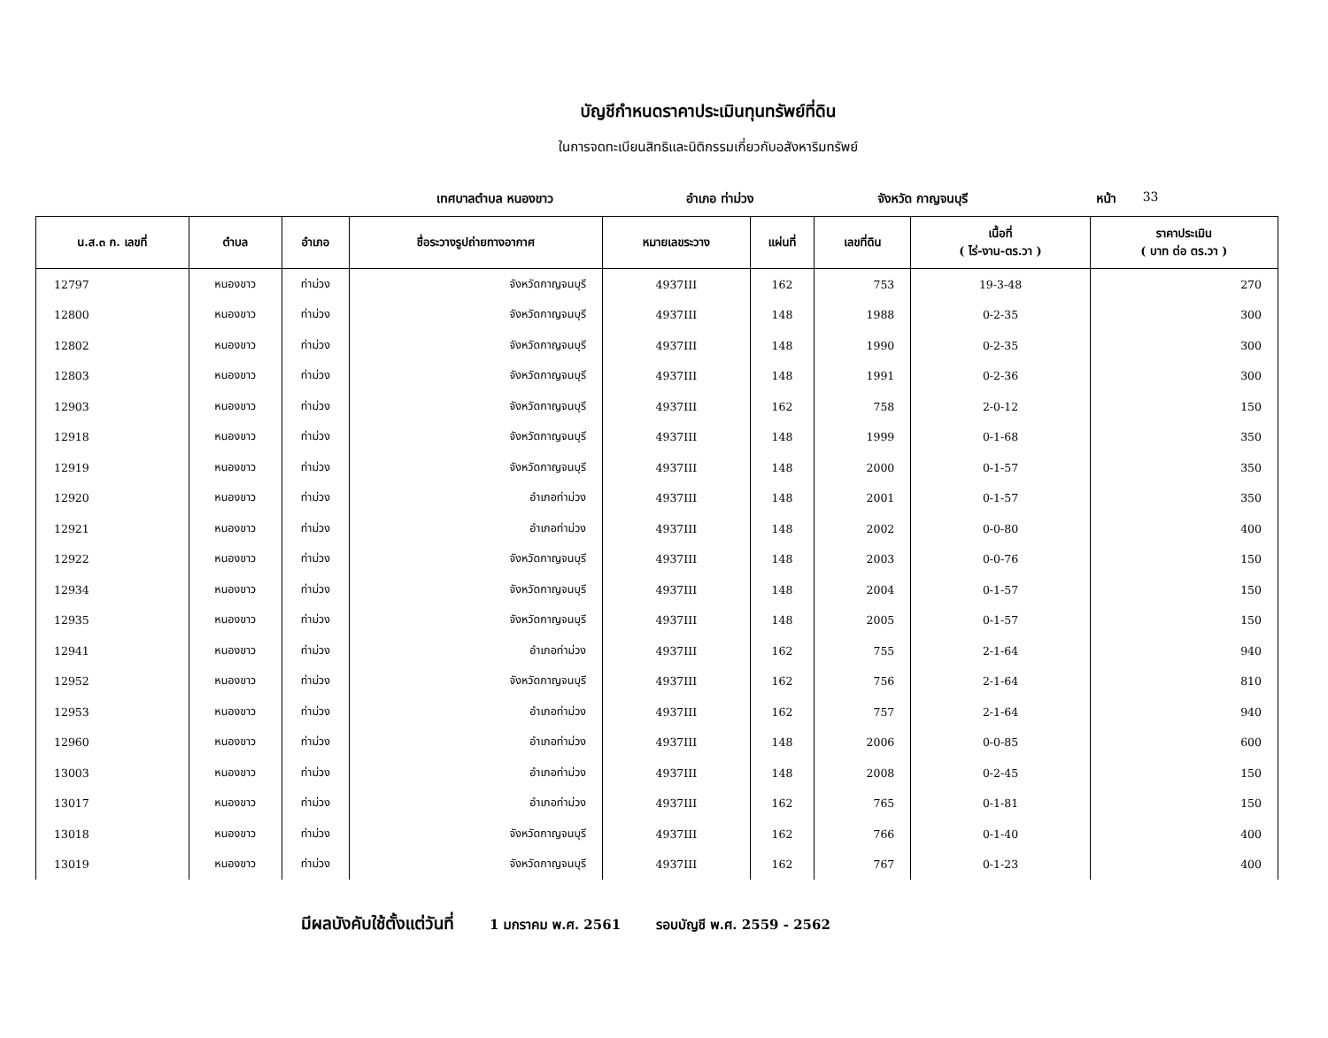บัญชีกำหนดราคาประเมินทุนทรัพย์ที่ดิน
ในการจดทะเบียนสิทธิและนิติกรรมเกี่ยวกับอสังหาริมทรัพย์
เทศบาลตำบล หนองขาว อำเภอ ท่าม่วง จังหวัด กาญจนบุรี หน้า 33
| น.ส.๓ ก. เลขที่ | ตำบล | อำเภอ | ชื่อระวางรูปถ่ายทางอากาศ | หมายเลขระวาง | แผ่นที่ | เลขที่ดิน | เนื้อที่ ( ไร่-งาน-ตร.วา ) | ราคาประเมิน ( บาท ต่อ ตร.วา ) |
| --- | --- | --- | --- | --- | --- | --- | --- | --- |
| 12797 | หนองขาว | ท่าม่วง | จังหวัดกาญจนบุรี | 4937III | 162 | 753 | 19-3-48 | 270 |
| 12800 | หนองขาว | ท่าม่วง | จังหวัดกาญจนบุรี | 4937III | 148 | 1988 | 0-2-35 | 300 |
| 12802 | หนองขาว | ท่าม่วง | จังหวัดกาญจนบุรี | 4937III | 148 | 1990 | 0-2-35 | 300 |
| 12803 | หนองขาว | ท่าม่วง | จังหวัดกาญจนบุรี | 4937III | 148 | 1991 | 0-2-36 | 300 |
| 12903 | หนองขาว | ท่าม่วง | จังหวัดกาญจนบุรี | 4937III | 162 | 758 | 2-0-12 | 150 |
| 12918 | หนองขาว | ท่าม่วง | จังหวัดกาญจนบุรี | 4937III | 148 | 1999 | 0-1-68 | 350 |
| 12919 | หนองขาว | ท่าม่วง | จังหวัดกาญจนบุรี | 4937III | 148 | 2000 | 0-1-57 | 350 |
| 12920 | หนองขาว | ท่าม่วง | อำเภอท่าม่วง | 4937III | 148 | 2001 | 0-1-57 | 350 |
| 12921 | หนองขาว | ท่าม่วง | อำเภอท่าม่วง | 4937III | 148 | 2002 | 0-0-80 | 400 |
| 12922 | หนองขาว | ท่าม่วง | จังหวัดกาญจนบุรี | 4937III | 148 | 2003 | 0-0-76 | 150 |
| 12934 | หนองขาว | ท่าม่วง | จังหวัดกาญจนบุรี | 4937III | 148 | 2004 | 0-1-57 | 150 |
| 12935 | หนองขาว | ท่าม่วง | จังหวัดกาญจนบุรี | 4937III | 148 | 2005 | 0-1-57 | 150 |
| 12941 | หนองขาว | ท่าม่วง | อำเภอท่าม่วง | 4937III | 162 | 755 | 2-1-64 | 940 |
| 12952 | หนองขาว | ท่าม่วง | จังหวัดกาญจนบุรี | 4937III | 162 | 756 | 2-1-64 | 810 |
| 12953 | หนองขาว | ท่าม่วง | อำเภอท่าม่วง | 4937III | 162 | 757 | 2-1-64 | 940 |
| 12960 | หนองขาว | ท่าม่วง | อำเภอท่าม่วง | 4937III | 148 | 2006 | 0-0-85 | 600 |
| 13003 | หนองขาว | ท่าม่วง | อำเภอท่าม่วง | 4937III | 148 | 2008 | 0-2-45 | 150 |
| 13017 | หนองขาว | ท่าม่วง | อำเภอท่าม่วง | 4937III | 162 | 765 | 0-1-81 | 150 |
| 13018 | หนองขาว | ท่าม่วง | จังหวัดกาญจนบุรี | 4937III | 162 | 766 | 0-1-40 | 400 |
| 13019 | หนองขาว | ท่าม่วง | จังหวัดกาญจนบุรี | 4937III | 162 | 767 | 0-1-23 | 400 |
มีผลบังคับใช้ตั้งแต่วันที่ 1 มกราคม พ.ศ. 2561 รอบบัญชี พ.ศ. 2559 - 2562